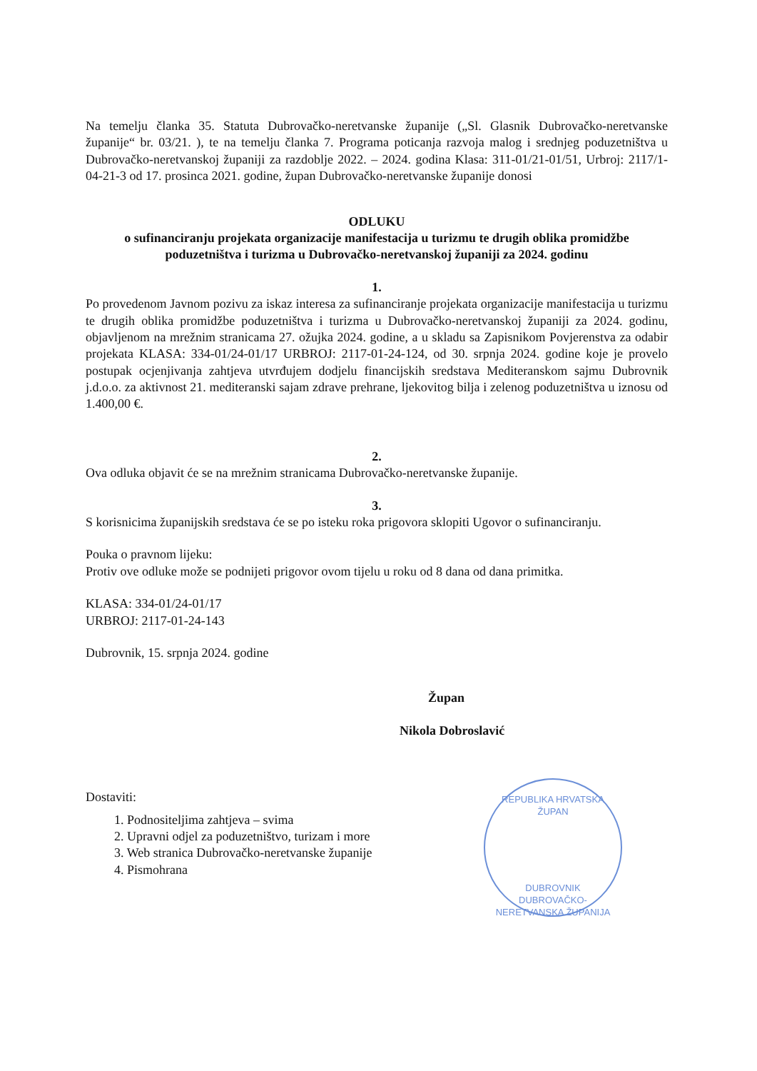Na temelju članka 35. Statuta Dubrovačko-neretvanske županije („Sl. Glasnik Dubrovačko-neretvanske županije“ br. 03/21. ), te na temelju članka 7. Programa poticanja razvoja malog i srednjeg poduzetništva u Dubrovačko-neretvanskoj županiji za razdoblje 2022. – 2024. godina Klasa: 311-01/21-01/51, Urbroj: 2117/1-04-21-3 od 17. prosinca 2021. godine, župan Dubrovačko-neretvanske županije donosi
ODLUKU
o sufinanciranju projekata organizacije manifestacija u turizmu te drugih oblika promidžbe poduzetništva i turizma u Dubrovačko-neretvanskoj županiji za 2024. godinu
1.
Po provedenom Javnom pozivu za iskaz interesa za sufinanciranje projekata organizacije manifestacija u turizmu te drugih oblika promidžbe poduzetništva i turizma u Dubrovačko-neretvanskoj županiji za 2024. godinu, objavljenom na mrežnim stranicama 27. ožujka 2024. godine, a u skladu sa Zapisnikom Povjerenstva za odabir projekata KLASA: 334-01/24-01/17 URBROJ: 2117-01-24-124, od 30. srpnja 2024. godine koje je provelo postupak ocjenjivanja zahtjeva utvrđujem dodjelu financijskih sredstava Mediteranskom sajmu Dubrovnik j.d.o.o. za aktivnost 21. mediteranski sajam zdrave prehrane, ljekovitog bilja i zelenog poduzetništva u iznosu od 1.400,00 €.
2.
Ova odluka objavit će se na mrežnim stranicama Dubrovačko-neretvanske županije.
3.
S korisnicima županijskih sredstava će se po isteku roka prigovora sklopiti Ugovor o sufinanciranju.
Pouka o pravnom lijeku:
Protiv ove odluke može se podnijeti prigovor ovom tijelu u roku od 8 dana od dana primitka.
KLASA: 334-01/24-01/17
URBROJ: 2117-01-24-143
Dubrovnik, 15. srpnja 2024. godine
Župan
Nikola Dobroslavić
Dostaviti:
1. Podnositeljima zahtjeva – svima
2. Upravni odjel za poduzetništvo, turizam i more
3. Web stranica Dubrovačko-neretvanske županije
4. Pismohrana
REPUBLIKA HRVATSKA
ŽUPAN
DUBROVNIK
DUBROVAČKO-NERETVANSKA ŽUPANIJA